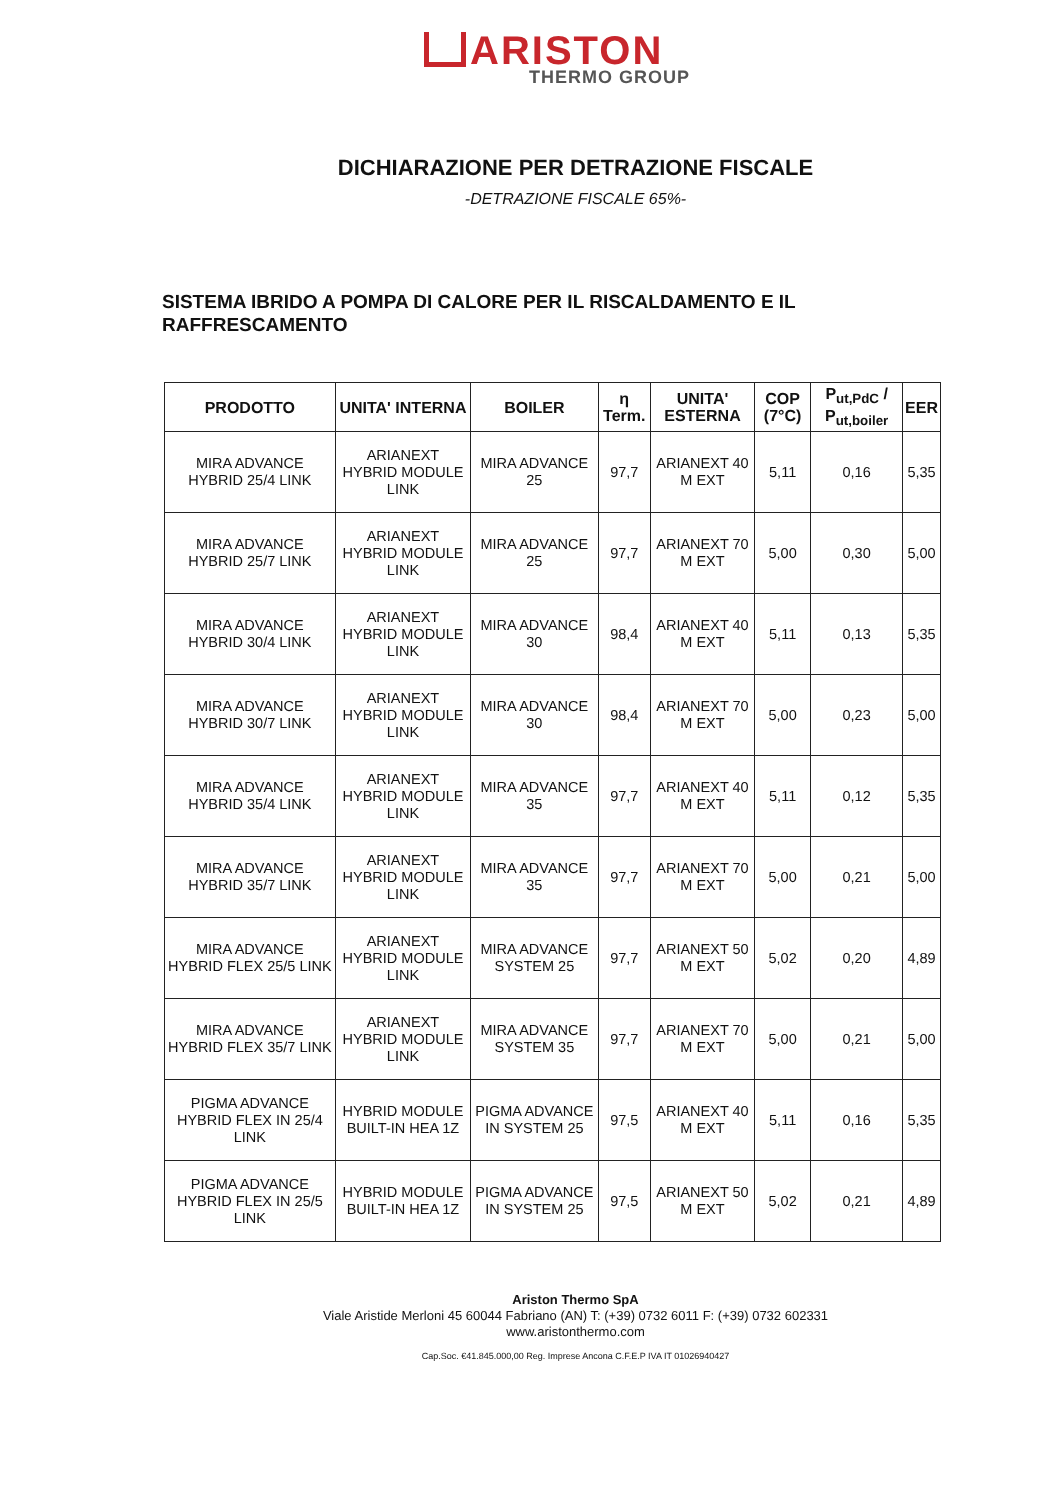ARISTON
THERMO GROUP
DICHIARAZIONE PER DETRAZIONE FISCALE
-DETRAZIONE FISCALE 65%-
SISTEMA IBRIDO A POMPA DI CALORE PER IL RISCALDAMENTO E IL RAFFRESCAMENTO
| PRODOTTO | UNITA' INTERNA | BOILER | η Term. | UNITA' ESTERNA | COP (7°C) | P<sub>ut,PdC</sub> / P<sub>ut,boiler</sub> | EER |
| --- | --- | --- | --- | --- | --- | --- | --- |
| MIRA ADVANCE HYBRID 25/4 LINK | ARIANEXT HYBRID MODULE LINK | MIRA ADVANCE 25 | 97,7 | ARIANEXT 40 M EXT | 5,11 | 0,16 | 5,35 |
| MIRA ADVANCE HYBRID 25/7 LINK | ARIANEXT HYBRID MODULE LINK | MIRA ADVANCE 25 | 97,7 | ARIANEXT 70 M EXT | 5,00 | 0,30 | 5,00 |
| MIRA ADVANCE HYBRID 30/4 LINK | ARIANEXT HYBRID MODULE LINK | MIRA ADVANCE 30 | 98,4 | ARIANEXT 40 M EXT | 5,11 | 0,13 | 5,35 |
| MIRA ADVANCE HYBRID 30/7 LINK | ARIANEXT HYBRID MODULE LINK | MIRA ADVANCE 30 | 98,4 | ARIANEXT 70 M EXT | 5,00 | 0,23 | 5,00 |
| MIRA ADVANCE HYBRID 35/4 LINK | ARIANEXT HYBRID MODULE LINK | MIRA ADVANCE 35 | 97,7 | ARIANEXT 40 M EXT | 5,11 | 0,12 | 5,35 |
| MIRA ADVANCE HYBRID 35/7 LINK | ARIANEXT HYBRID MODULE LINK | MIRA ADVANCE 35 | 97,7 | ARIANEXT 70 M EXT | 5,00 | 0,21 | 5,00 |
| MIRA ADVANCE HYBRID FLEX 25/5 LINK | ARIANEXT HYBRID MODULE LINK | MIRA ADVANCE SYSTEM 25 | 97,7 | ARIANEXT 50 M EXT | 5,02 | 0,20 | 4,89 |
| MIRA ADVANCE HYBRID FLEX 35/7 LINK | ARIANEXT HYBRID MODULE LINK | MIRA ADVANCE SYSTEM 35 | 97,7 | ARIANEXT 70 M EXT | 5,00 | 0,21 | 5,00 |
| PIGMA ADVANCE HYBRID FLEX IN 25/4 LINK | HYBRID MODULE BUILT-IN HEA 1Z | PIGMA ADVANCE IN SYSTEM 25 | 97,5 | ARIANEXT 40 M EXT | 5,11 | 0,16 | 5,35 |
| PIGMA ADVANCE HYBRID FLEX IN 25/5 LINK | HYBRID MODULE BUILT-IN HEA 1Z | PIGMA ADVANCE IN SYSTEM 25 | 97,5 | ARIANEXT 50 M EXT | 5,02 | 0,21 | 4,89 |
Ariston Thermo SpA
Viale Aristide Merloni 45 60044 Fabriano (AN) T: (+39) 0732 6011 F: (+39) 0732 602331
www.aristonthermo.com
Cap.Soc. €41.845.000,00 Reg. Imprese Ancona C.F.E.P IVA IT 01026940427